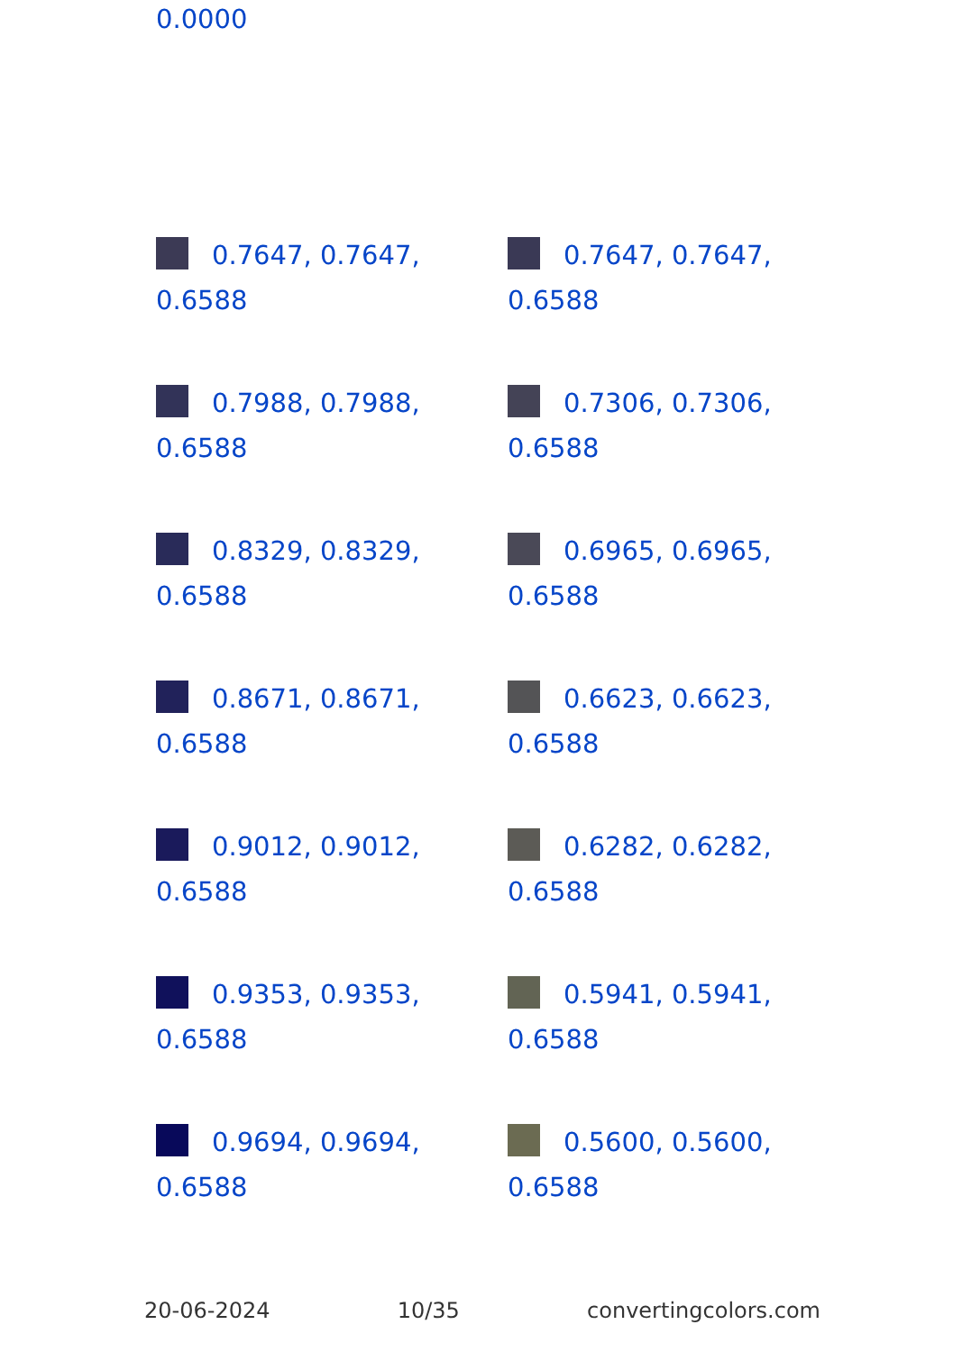0.0000
0.7647, 0.7647,
0.6588
0.7647, 0.7647,
0.6588
0.7988, 0.7988,
0.6588
0.7306, 0.7306,
0.6588
0.8329, 0.8329,
0.6588
0.6965, 0.6965,
0.6588
0.8671, 0.8671,
0.6588
0.6623, 0.6623,
0.6588
0.9012, 0.9012,
0.6588
0.6282, 0.6282,
0.6588
0.9353, 0.9353,
0.6588
0.5941, 0.5941,
0.6588
0.9694, 0.9694,
0.6588
0.5600, 0.5600,
0.6588
20-06-2024 10/35 convertingcolors.com